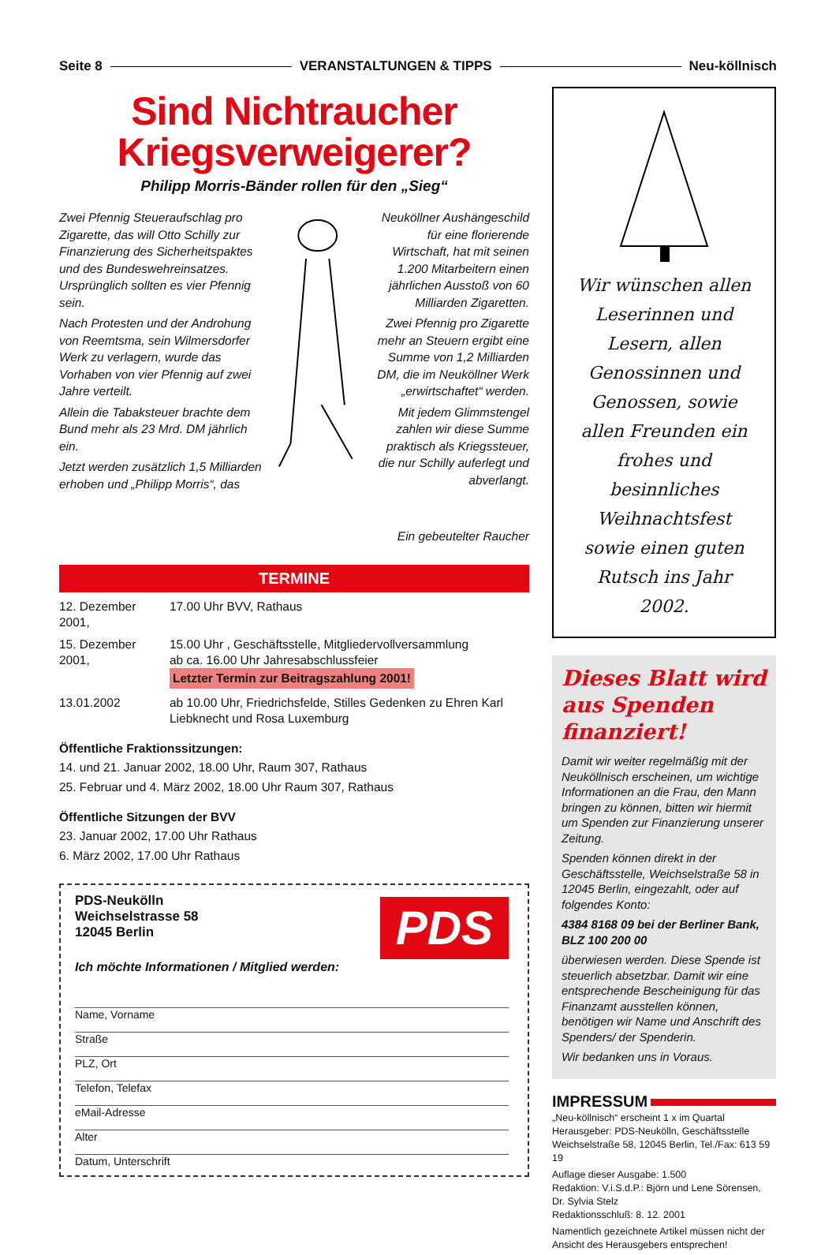Seite 8 VERANSTALTUNGEN & TIPPS Neu-köllnisch
Sind Nichtraucher
Kriegsverweigerer?
Philipp Morris-Bänder rollen für den „Sieg“
Zwei Pfennig Steueraufschlag pro Zigarette, das will Otto Schilly zur Finanzierung des Sicherheitspaktes und des Bundeswehreinsatzes. Ursprünglich sollten es vier Pfennig sein.
Nach Protesten und der Androhung von Reemtsma, sein Wilmersdorfer Werk zu verlagern, wurde das Vorhaben von vier Pfennig auf zwei Jahre verteilt.
Allein die Tabaksteuer brachte dem Bund mehr als 23 Mrd. DM jährlich ein.
Jetzt werden zusätzlich 1,5 Milliarden erhoben und „Philipp Morris“, das
Neuköllner Aushängeschild für eine florierende Wirtschaft, hat mit seinen 1.200 Mitarbeitern einen jährlichen Ausstoß von 60 Milliarden Zigaretten.
Zwei Pfennig pro Zigarette mehr an Steuern ergibt eine Summe von 1,2 Milliarden DM, die im Neuköllner Werk „erwirtschaftet“ werden.
Mit jedem Glimmstengel zahlen wir diese Summe praktisch als Kriegssteuer, die nur Schilly auferlegt und abverlangt.
Ein gebeutelter Raucher
TERMINE
12. Dezember 2001, 17.00 Uhr BVV, Rathaus
15. Dezember 2001, 15.00 Uhr , Geschäftsstelle, Mitgliedervollversammlung
ab ca. 16.00 Uhr Jahresabschlussfeier
Letzter Termin zur Beitragszahlung 2001!
13.01.2002 ab 10.00 Uhr, Friedrichsfelde, Stilles Gedenken zu Ehren Karl Liebknecht und Rosa Luxemburg
Öffentliche Fraktionssitzungen:
14. und 21. Januar 2002, 18.00 Uhr, Raum 307, Rathaus
25. Februar und 4. März 2002, 18.00 Uhr Raum 307, Rathaus
Öffentliche Sitzungen der BVV
23. Januar 2002, 17.00 Uhr Rathaus
6. März 2002, 17.00 Uhr Rathaus
PDS
PDS-Neukölln
Weichselstrasse 58
12045 Berlin
Ich möchte Informationen / Mitglied werden:
Name, Vorname
Straße
PLZ, Ort
Telefon, Telefax
eMail-Adresse
Alter
Datum, Unterschrift
Wir wünschen allen Leserinnen und Lesern, allen Genossinnen und Genossen, sowie allen Freunden ein frohes und besinnliches Weihnachtsfest sowie einen guten Rutsch ins Jahr 2002.
Dieses Blatt wird aus Spenden finanziert!
Damit wir weiter regelmäßig mit der Neuköllnisch erscheinen, um wichtige Informationen an die Frau, den Mann bringen zu können, bitten wir hiermit um Spenden zur Finanzierung unserer Zeitung.
Spenden können direkt in der Geschäftsstelle, Weichselstraße 58 in 12045 Berlin, eingezahlt, oder auf folgendes Konto:
4384 8168 09 bei der Berliner Bank, BLZ 100 200 00
überwiesen werden. Diese Spende ist steuerlich absetzbar. Damit wir eine entsprechende Bescheinigung für das Finanzamt ausstellen können, benötigen wir Name und Anschrift des Spenders/ der Spenderin.
Wir bedanken uns in Voraus.
IMPRESSUM
„Neu-köllnisch“ erscheint 1 x im Quartal
Herausgeber: PDS-Neukölln, Geschäftsstelle Weichselstraße 58, 12045 Berlin, Tel./Fax: 613 59 19
Auflage dieser Ausgabe: 1.500
Redaktion: V.i.S.d.P.: Björn und Lene Sörensen, Dr. Sylvia Stelz
Redaktionsschluß: 8. 12. 2001
Namentlich gezeichnete Artikel müssen nicht der Ansicht des Herausgebers entsprechen!